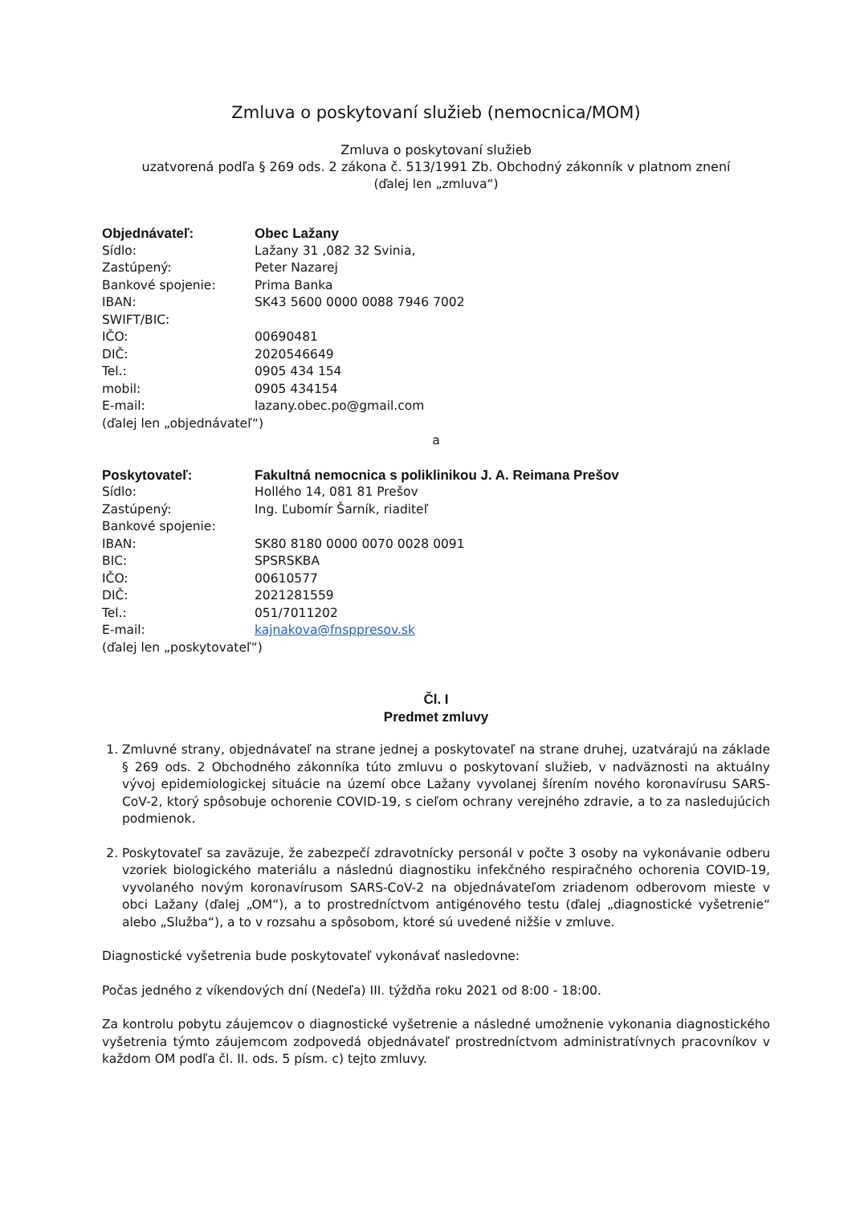Zmluva o poskytovaní služieb (nemocnica/MOM)
Zmluva o poskytovaní služieb
uzatvorená podľa § 269 ods. 2 zákona č. 513/1991 Zb. Obchodný zákonník v platnom znení
(ďalej len „zmluva“)
| Objednávateľ: | Obec Lažany |
| Sídlo: | Lažany 31 ,082 32 Svinia, |
| Zastúpený: | Peter Nazarej |
| Bankové spojenie: | Prima Banka |
| IBAN: | SK43 5600 0000 0088 7946 7002 |
| SWIFT/BIC: | |
| IČO: | 00690481 |
| DIČ: | 2020546649 |
| Tel.: | 0905 434 154 |
| mobil: | 0905 434154 |
| E-mail: | lazany.obec.po@gmail.com |
(ďalej len „objednávateľ“)
a
| Poskytovateľ: | Fakultná nemocnica s poliklinikou J. A. Reimana Prešov |
| Sídlo: | Hollého 14, 081 81 Prešov |
| Zastúpený: | Ing. Ľubomír Šarník, riaditeľ |
| Bankové spojenie: | |
| IBAN: | SK80 8180 0000 0070 0028 0091 |
| BIC: | SPSRSKBA |
| IČO: | 00610577 |
| DIČ: | 2021281559 |
| Tel.: | 051/7011202 |
| E-mail: | kajnakova@fnsppresov.sk |
(ďalej len „poskytovateľ“)
Čl. I
Predmet zmluvy
1. Zmluvné strany, objednávateľ na strane jednej a poskytovateľ na strane druhej, uzatvárajú na základe § 269 ods. 2 Obchodného zákonníka túto zmluvu o poskytovaní služieb, v nadväznosti na aktuálny vývoj epidemiologickej situácie na území obce Lažany vyvolanej šírením nového koronavírusu SARS-CoV-2, ktorý spôsobuje ochorenie COVID-19, s cieľom ochrany verejného zdravie, a to za nasledujúcich podmienok.
2. Poskytovateľ sa zaväzuje, že zabezpečí zdravotnícky personál v počte 3 osoby na vykonávanie odberu vzoriek biologického materiálu a následnú diagnostiku infekčného respiračného ochorenia COVID-19, vyvolaného novým koronavírusom SARS-CoV-2 na objednávateľom zriadenom odberovom mieste v obci Lažany (ďalej „OM“), a to prostredníctvom antigénového testu (ďalej „diagnostické vyšetrenie“ alebo „Služba“), a to v rozsahu a spôsobom, ktoré sú uvedené nižšie v zmluve.
Diagnostické vyšetrenia bude poskytovateľ vykonávať nasledovne:
Počas jedného z víkendových dní (Nedeľa) III. týždňa roku 2021 od 8:00 - 18:00.
Za kontrolu pobytu záujemcov o diagnostické vyšetrenie a následné umožnenie vykonania diagnostického vyšetrenia týmto záujemcom zodpovedá objednávateľ prostredníctvom administratívnych pracovníkov v každom OM podľa čl. II. ods. 5 písm. c) tejto zmluvy.